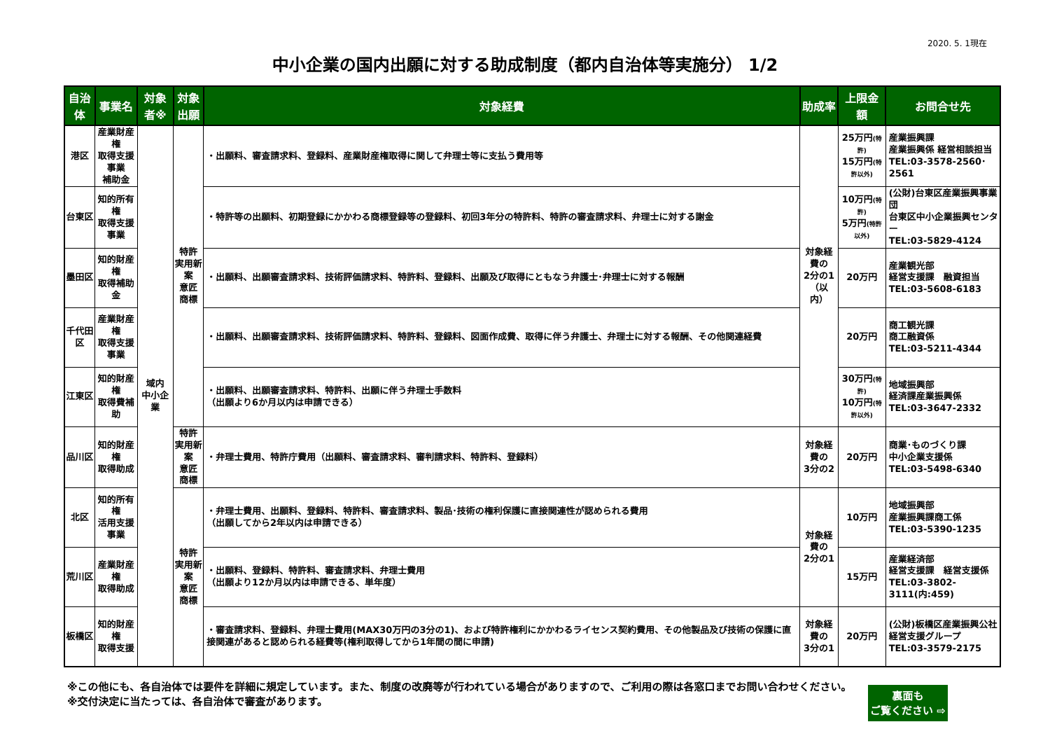2020. 5. 1現在
中小企業の国内出願に対する助成制度（都内自治体等実施分） 1/2
| 自治体 | 事業名 | 対象者※ | 対象 出願 | 対象経費 | 助成率 | 上限金額 | お問合せ先 |
| --- | --- | --- | --- | --- | --- | --- | --- |
| 港区 | 産業財産権 取得支援事業 補助金 | 域内 中小企業 | 特許 実用新案 意匠 商標 | ・出願料、審査請求料、登録料、産業財産権取得に関して弁理士等に支払う費用等 | 対象経費の 2分の1 （以内） | 25万円 (特許) 15万円 (特許以外) | 産業振興課 産業振興係 経営相談担当 TEL:03-3578-2560･2561 |
| 台東区 | 知的所有権 取得支援事業 | | | ・特許等の出願料、初期登録にかかわる商標登録等の登録料、初回3年分の特許料、特許の審査請求料、弁理士に対する謝金 | | 10万円 (特許) 5万円 (特許以外) | (公財)台東区産業振興事業団 台東区中小企業振興センター TEL:03-5829-4124 |
| 墨田区 | 知的財産権 取得補助金 | | | ・出願料、出願審査請求料、技術評価請求料、特許料、登録料、出願及び取得にともなう弁護士･弁理士に対する報酬 | | 20万円 | 産業観光部 経営支援課 融資担当 TEL:03-5608-6183 |
| 千代田区 | 産業財産権 取得支援事業 | | | ・出願料、出願審査請求料、技術評価請求料、特許料、登録料、図面作成費、取得に伴う弁護士、弁理士に対する報酬、その他関連経費 | | 20万円 | 商工観光課 商工融資係 TEL:03-5211-4344 |
| 江東区 | 知的財産権 取得費補助 | | | ・出願料、出願審査請求料、特許料、出願に伴う弁理士手数料 （出願より6か月以内は申請できる） | | 30万円 (特許) 10万円 (特許以外) | 地域振興部 経済課産業振興係 TEL:03-3647-2332 |
| 品川区 | 知的財産権 取得助成 | | 特許 実用新案 意匠 商標 | ・弁理士費用、特許庁費用（出願料、審査請求料、審判請求料、特許料、登録料） | 対象経費の 3分の2 | 20万円 | 商業･ものづくり課 中小企業支援係 TEL:03-5498-6340 |
| 北区 | 知的所有権 活用支援事業 | | 特許 実用新案 意匠 商標 | ・弁理士費用、出願料、登録料、特許料、審査請求料、製品･技術の権利保護に直接関連性が認められる費用 （出願してから2年以内は申請できる） | 対象経費の 2分の1 | 10万円 | 地域振興部 産業振興課商工係 TEL:03-5390-1235 |
| 荒川区 | 産業財産権 取得助成 | | | ・出願料、登録料、特許料、審査請求料、弁理士費用 （出願より12か月以内は申請できる、単年度） | | 15万円 | 産業経済部 経営支援課 経営支援係 TEL:03-3802-3111(内:459) |
| 板橋区 | 知的財産権 取得支援 | | | ・審査請求料、登録料、弁理士費用(MAX30万円の3分の1)、および特許権利にかかわるライセンス契約費用、その他製品及び技術の保護に直接関連があると認められる経費等(権利取得してから1年間の間に申請) | 対象経費の 3分の1 | 20万円 | (公財)板橋区産業振興公社 経営支援グループ TEL:03-3579-2175 |
※この他にも、各自治体では要件を詳細に規定しています。また、制度の改廃等が行われている場合がありますので、ご利用の際は各窓口までお問い合わせください。
※交付決定に当たっては、各自治体で審査があります。
裏面も
ご覧ください ⇨